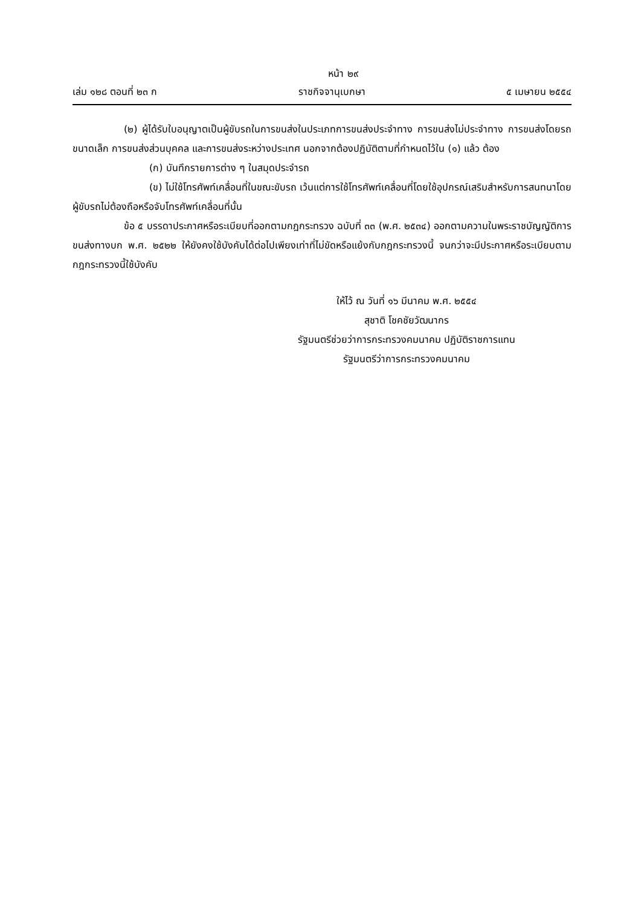หน้า ๒๙
เล่ม ๑๒๘ ตอนที่ ๒๓ ก ราชกิจจานุเบกษา ๕ เมษายน ๒๕๕๔
(๒) ผู้ได้รับใบอนุญาตเป็นผู้ขับรถในการขนส่งในประเภทการขนส่งประจำทาง การขนส่งไม่ประจำทาง การขนส่งโดยรถขนาดเล็ก การขนส่งส่วนบุคคล และการขนส่งระหว่างประเทศ นอกจากต้องปฏิบัติตามที่กำหนดไว้ใน (๑) แล้ว ต้อง
(ก) บันทึกรายการต่าง ๆ ในสมุดประจำรถ
(ข) ไม่ใช้โทรศัพท์เคลื่อนที่ในขณะขับรถ เว้นแต่การใช้โทรศัพท์เคลื่อนที่โดยใช้อุปกรณ์เสริมสำหรับการสนทนาโดยผู้ขับรถไม่ต้องถือหรือจับโทรศัพท์เคลื่อนที่นั้น
ข้อ ๕ บรรดาประกาศหรือระเบียบที่ออกตามกฎกระทรวง ฉบับที่ ๓๓ (พ.ศ. ๒๕๓๔) ออกตามความในพระราชบัญญัติการขนส่งทางบก พ.ศ. ๒๕๒๒ ให้ยังคงใช้บังคับได้ต่อไปเพียงเท่าที่ไม่ขัดหรือแย้งกับกฎกระทรวงนี้ จนกว่าจะมีประกาศหรือระเบียบตามกฎกระทรวงนี้ใช้บังคับ
ให้ไว้ ณ วันที่ ๑๖ มีนาคม พ.ศ. ๒๕๕๔
สุชาติ โชคชัยวัฒนากร
รัฐมนตรีช่วยว่าการกระทรวงคมนาคม ปฏิบัติราชการแทน
รัฐมนตรีว่าการกระทรวงคมนาคม